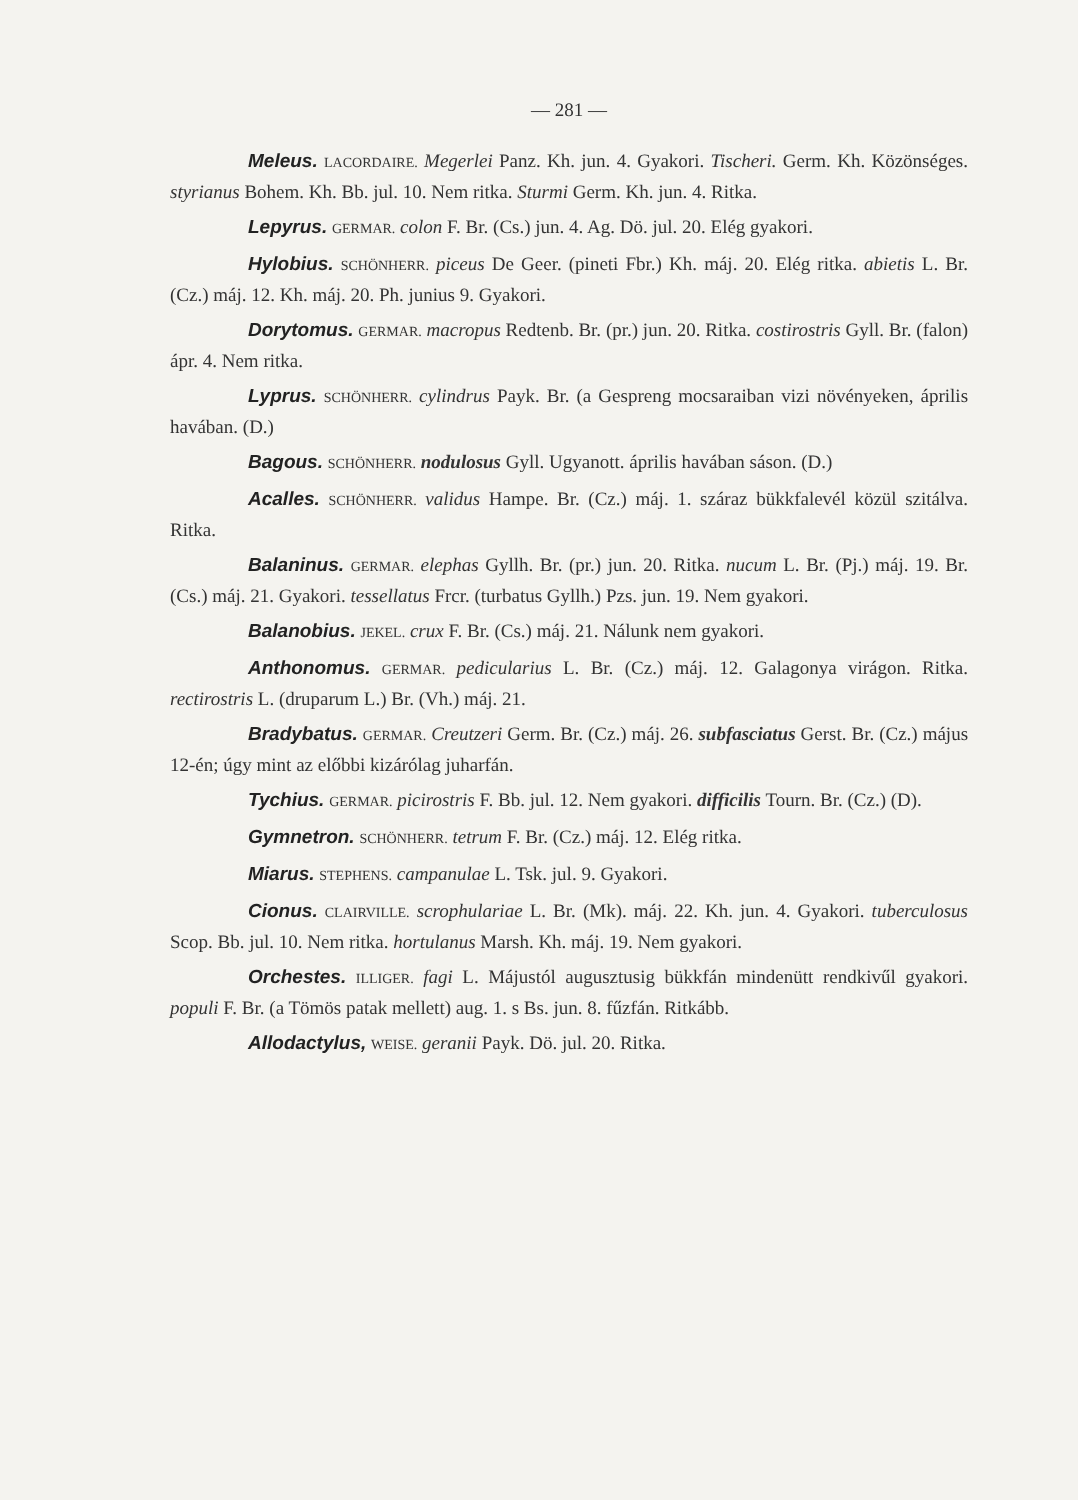— 281 —
Meleus. LACORDAIRE. Megerlei Panz. Kh. jun. 4. Gyakori. Tischeri. Germ. Kh. Közönséges. styrianus Bohem. Kh. Bb. jul. 10. Nem ritka. Sturmi Germ. Kh. jun. 4. Ritka.
Lepyrus. GERMAR. colon F. Br. (Cs.) jun. 4. Ag. Dö. jul. 20. Elég gyakori.
Hylobius. SCHÖNHERR. piceus De Geer. (pineti Fbr.) Kh. máj. 20. Elég ritka. abietis L. Br. (Cz.) máj. 12. Kh. máj. 20. Ph. junius 9. Gyakori.
Dorytomus. GERMAR. macropus Redtenb. Br. (pr.) jun. 20. Ritka. costirostris Gyll. Br. (falon) ápr. 4. Nem ritka.
Lyprus. SCHÖNHERR. cylindrus Payk. Br. (a Gespreng mocsaraiban vizi növényeken, április havában. (D.)
Bagous. SCHÖNHERR. nodulosus Gyll. Ugyanott. április havában sáson. (D.)
Acalles. SCHÖNHERR. validus Hampe. Br. (Cz.) máj. 1. száraz bükkfalevél közül szitálva. Ritka.
Balaninus. GERMAR. elephas Gyllh. Br. (pr.) jun. 20. Ritka. nucum L. Br. (Pj.) máj. 19. Br. (Cs.) máj. 21. Gyakori. tessellatus Frcr. (turbatus Gyllh.) Pzs. jun. 19. Nem gyakori.
Balanobius. JEKEL. crux F. Br. (Cs.) máj. 21. Nálunk nem gyakori.
Anthonomus. GERMAR. pedicularius L. Br. (Cz.) máj. 12. Galagonya virágon. Ritka. rectirostris L. (druparum L.) Br. (Vh.) máj. 21.
Bradybatus. GERMAR. Creutzeri Germ. Br. (Cz.) máj. 26. subfasciatus Gerst. Br. (Cz.) május 12-én; úgy mint az előbbi kizárólag juharfán.
Tychius. GERMAR. picirostris F. Bb. jul. 12. Nem gyakori. difficilis Tourn. Br. (Cz.) (D).
Gymnetron. SCHÖNHERR. tetrum F. Br. (Cz.) máj. 12. Elég ritka.
Miarus. STEPHENS. campanulae L. Tsk. jul. 9. Gyakori.
Cionus. CLAIRVILLE. scrophulariae L. Br. (Mk). máj. 22. Kh. jun. 4. Gyakori. tuberculosus Scop. Bb. jul. 10. Nem ritka. hortulanus Marsh. Kh. máj. 19. Nem gyakori.
Orchestes. ILLIGER. fagi L. Májustól augusztusig bükkfán mindenütt rendkivűl gyakori. populi F. Br. (a Tömös patak mellett) aug. 1. s Bs. jun. 8. fűzfán. Ritkább.
Allodactylus, WEISE. geranii Payk. Dö. jul. 20. Ritka.